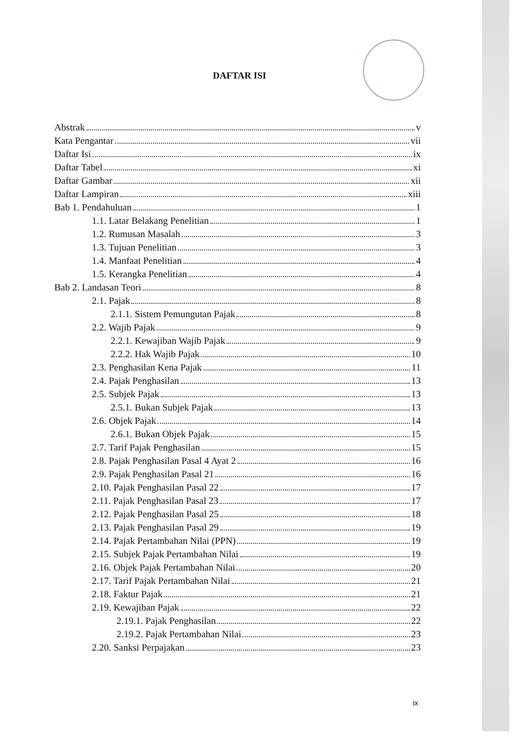DAFTAR ISI
Abstrak v
Kata Pengantar vii
Daftar Isi ix
Daftar Tabel xi
Daftar Gambar xii
Daftar Lampiran xiii
Bab 1. Pendahuluan 1
1.1. Latar Belakang Penelitian 1
1.2. Rumusan Masalah 3
1.3. Tujuan Penelitian 3
1.4. Manfaat Penelitian 4
1.5. Kerangka Penelitian 4
Bab 2. Landasan Teori 8
2.1. Pajak 8
2.1.1. Sistem Pemungutan Pajak 8
2.2. Wajib Pajak 9
2.2.1. Kewajiban Wajib Pajak 9
2.2.2. Hak Wajib Pajak 10
2.3. Penghasilan Kena Pajak 11
2.4. Pajak Penghasilan 13
2.5. Subjek Pajak 13
2.5.1. Bukan Subjek Pajak 13
2.6. Objek Pajak 14
2.6.1. Bukan Objek Pajak 15
2.7. Tarif Pajak Penghasilan 15
2.8. Pajak Penghasilan Pasal 4 Ayat 2 16
2.9. Pajak Penghasilan Pasal 21 16
2.10. Pajak Penghasilan Pasal 22 17
2.11. Pajak Penghasilan Pasal 23 17
2.12. Pajak Penghasilan Pasal 25 18
2.13. Pajak Penghasilan Pasal 29 19
2.14. Pajak Pertambahan Nilai (PPN) 19
2.15. Subjek Pajak Pertambahan Nilai 19
2.16. Objek Pajak Pertambahan Nilai 20
2.17. Tarif Pajak Pertambahan Nilai 21
2.18. Faktur Pajak 21
2.19. Kewajiban Pajak 22
2.19.1. Pajak Penghasilan 22
2.19.2. Pajak Pertambahan Nilai 23
2.20. Sanksi Perpajakan 23
ix